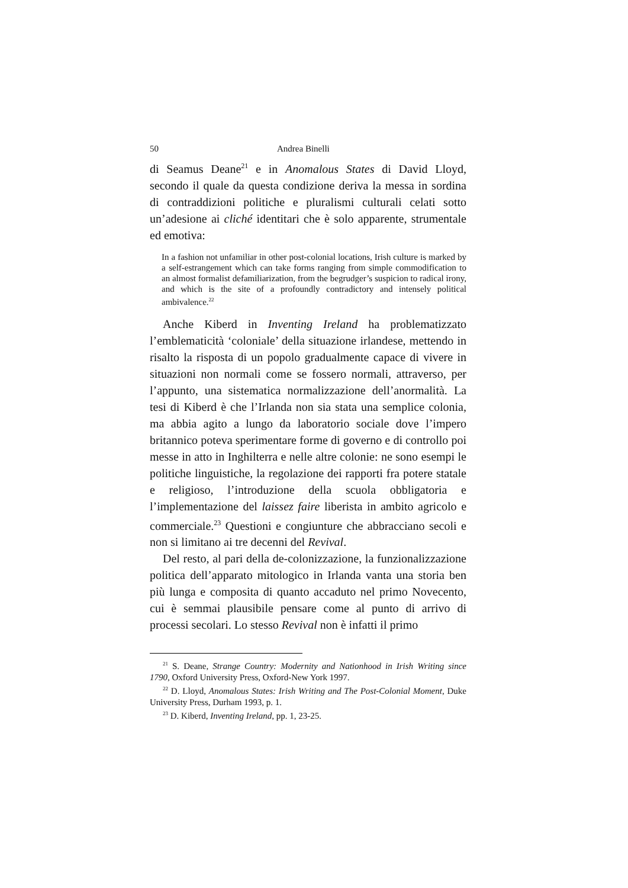50 Andrea Binelli
di Seamus Deane<sup>21</sup> e in Anomalous States di David Lloyd, secondo il quale da questa condizione deriva la messa in sordina di contraddizioni politiche e pluralismi culturali celati sotto un’adesione ai cliché identitari che è solo apparente, strumentale ed emotiva:
In a fashion not unfamiliar in other post-colonial locations, Irish culture is marked by a self-estrangement which can take forms ranging from simple commodification to an almost formalist defamiliarization, from the begrudger’s suspicion to radical irony, and which is the site of a profoundly contradictory and intensely political ambivalence.<sup>22</sup>
Anche Kiberd in Inventing Ireland ha problematizzato l’emblematicità ‘coloniale’ della situazione irlandese, mettendo in risalto la risposta di un popolo gradualmente capace di vivere in situazioni non normali come se fossero normali, attraverso, per l’appunto, una sistematica normalizzazione dell’anormalità. La tesi di Kiberd è che l’Irlanda non sia stata una semplice colonia, ma abbia agito a lungo da laboratorio sociale dove l’impero britannico poteva sperimentare forme di governo e di controllo poi messe in atto in Inghilterra e nelle altre colonie: ne sono esempi le politiche linguistiche, la regolazione dei rapporti fra potere statale e religioso, l’introduzione della scuola obbligatoria e l’implementazione del laissez faire liberista in ambito agricolo e commerciale.<sup>23</sup> Questioni e congiunture che abbracciano secoli e non si limitano ai tre decenni del Revival.
Del resto, al pari della de-colonizzazione, la funzionalizzazione politica dell’apparato mitologico in Irlanda vanta una storia ben più lunga e composita di quanto accaduto nel primo Novecento, cui è semmai plausibile pensare come al punto di arrivo di processi secolari. Lo stesso Revival non è infatti il primo
<sup>21</sup> S. Deane, Strange Country: Modernity and Nationhood in Irish Writing since 1790, Oxford University Press, Oxford-New York 1997.
<sup>22</sup> D. Lloyd, Anomalous States: Irish Writing and The Post-Colonial Moment, Duke University Press, Durham 1993, p. 1.
<sup>23</sup> D. Kiberd, Inventing Ireland, pp. 1, 23-25.